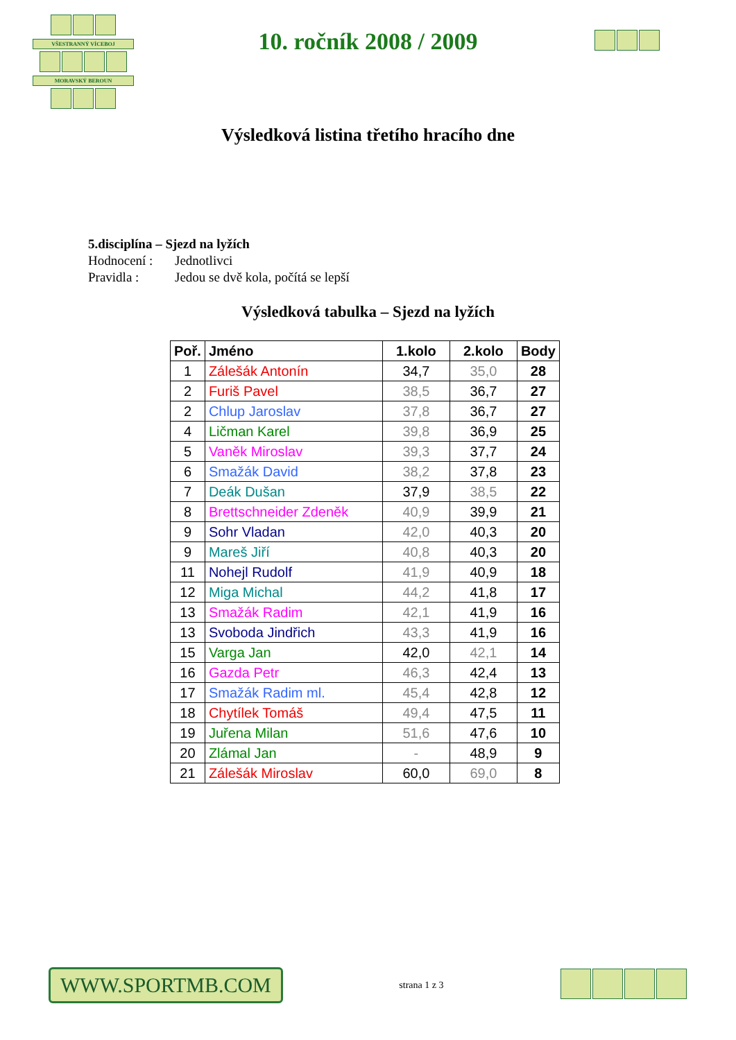VŠESTRANNÝ VÍCEBOJ
MORAVSKÝ BEROUN
10. ročník 2008 / 2009
Výsledková listina třetího hracího dne
5.disciplína – Sjezd na lyžích
Hodnocení : Jednotlivci
Pravidla : Jedou se dvě kola, počítá se lepší
Výsledková tabulka – Sjezd na lyžích
| Poř. | Jméno | 1.kolo | 2.kolo | Body |
| --- | --- | --- | --- | --- |
| 1 | Zálešák Antonín | 34,7 | 35,0 | 28 |
| 2 | Furiš Pavel | 38,5 | 36,7 | 27 |
| 2 | Chlup Jaroslav | 37,8 | 36,7 | 27 |
| 4 | Ličman Karel | 39,8 | 36,9 | 25 |
| 5 | Vaněk Miroslav | 39,3 | 37,7 | 24 |
| 6 | Smažák David | 38,2 | 37,8 | 23 |
| 7 | Deák Dušan | 37,9 | 38,5 | 22 |
| 8 | Brettschneider Zdeněk | 40,9 | 39,9 | 21 |
| 9 | Sohr Vladan | 42,0 | 40,3 | 20 |
| 9 | Mareš Jiří | 40,8 | 40,3 | 20 |
| 11 | Nohejl Rudolf | 41,9 | 40,9 | 18 |
| 12 | Miga Michal | 44,2 | 41,8 | 17 |
| 13 | Smažák Radim | 42,1 | 41,9 | 16 |
| 13 | Svoboda Jindřich | 43,3 | 41,9 | 16 |
| 15 | Varga Jan | 42,0 | 42,1 | 14 |
| 16 | Gazda Petr | 46,3 | 42,4 | 13 |
| 17 | Smažák Radim ml. | 45,4 | 42,8 | 12 |
| 18 | Chytílek Tomáš | 49,4 | 47,5 | 11 |
| 19 | Juřena Milan | 51,6 | 47,6 | 10 |
| 20 | Zlámal Jan | - | 48,9 | 9 |
| 21 | Zálešák Miroslav | 60,0 | 69,0 | 8 |
WWW.SPORTMB.COM
strana 1 z 3